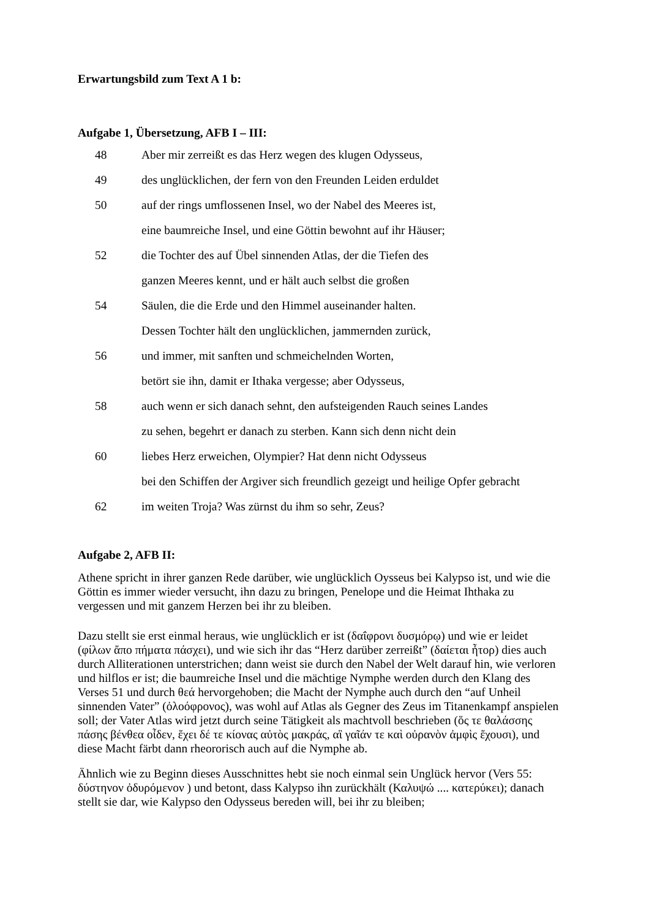Erwartungsbild zum Text A 1 b:
Aufgabe 1, Übersetzung, AFB I – III:
48 Aber mir zerreißt es das Herz wegen des klugen Odysseus,
49 des unglücklichen, der fern von den Freunden Leiden erduldet
50 auf der rings umflossenen Insel, wo der Nabel des Meeres ist,
eine baumreiche Insel, und eine Göttin bewohnt auf ihr Häuser;
52 die Tochter des auf Übel sinnenden Atlas, der die Tiefen des
ganzen Meeres kennt, und er hält auch selbst die großen
54 Säulen, die die Erde und den Himmel auseinander halten.
Dessen Tochter hält den unglücklichen, jammernden zurück,
56 und immer, mit sanften und schmeichelnden Worten,
betört sie ihn, damit er Ithaka vergesse; aber Odysseus,
58 auch wenn er sich danach sehnt, den aufsteigenden Rauch seines Landes
zu sehen, begehrt er danach zu sterben. Kann sich denn nicht dein
60 liebes Herz erweichen, Olympier? Hat denn nicht Odysseus
bei den Schiffen der Argiver sich freundlich gezeigt und heilige Opfer gebracht
62 im weiten Troja? Was zürnst du ihm so sehr, Zeus?
Aufgabe 2, AFB II:
Athene spricht in ihrer ganzen Rede darüber, wie unglücklich Oysseus bei Kalypso ist, und wie die Göttin es immer wieder versucht, ihn dazu zu bringen, Penelope und die Heimat Ihthaka zu vergessen und mit ganzem Herzen bei ihr zu bleiben.
Dazu stellt sie erst einmal heraus, wie unglücklich er ist (δαΐφρονι δυσμόρῳ) und wie er leidet (φίλων ἄπο πήματα πάσχει), und wie sich ihr das “Herz darüber zerreißt” (δαίεται ἦτορ) dies auch durch Alliterationen unterstrichen; dann weist sie durch den Nabel der Welt darauf hin, wie verloren und hilflos er ist; die baumreiche Insel und die mächtige Nymphe werden durch den Klang des Verses 51 und durch θεά hervorgehoben; die Macht der Nymphe auch durch den “auf Unheil sinnenden Vater” (ὀλοόφρονος), was wohl auf Atlas als Gegner des Zeus im Titanenkampf anspielen soll; der Vater Atlas wird jetzt durch seine Tätigkeit als machtvoll beschrieben (ὅς τε θαλάσσης πάσης βένθεα οἶδεν, ἔχει δέ τε κίονας αὐτὸς μακράς, αἳ γαῖάν τε καὶ οὐρανὸν ἀμφὶς ἔχουσι), und diese Macht färbt dann rheororisch auch auf die Nymphe ab.
Ähnlich wie zu Beginn dieses Ausschnittes hebt sie noch einmal sein Unglück hervor (Vers 55: δύστηνον ὀδυρόμενον ) und betont, dass Kalypso ihn zurückhält (Καλυψώ .... κατερύκει); danach stellt sie dar, wie Kalypso den Odysseus bereden will, bei ihr zu bleiben;